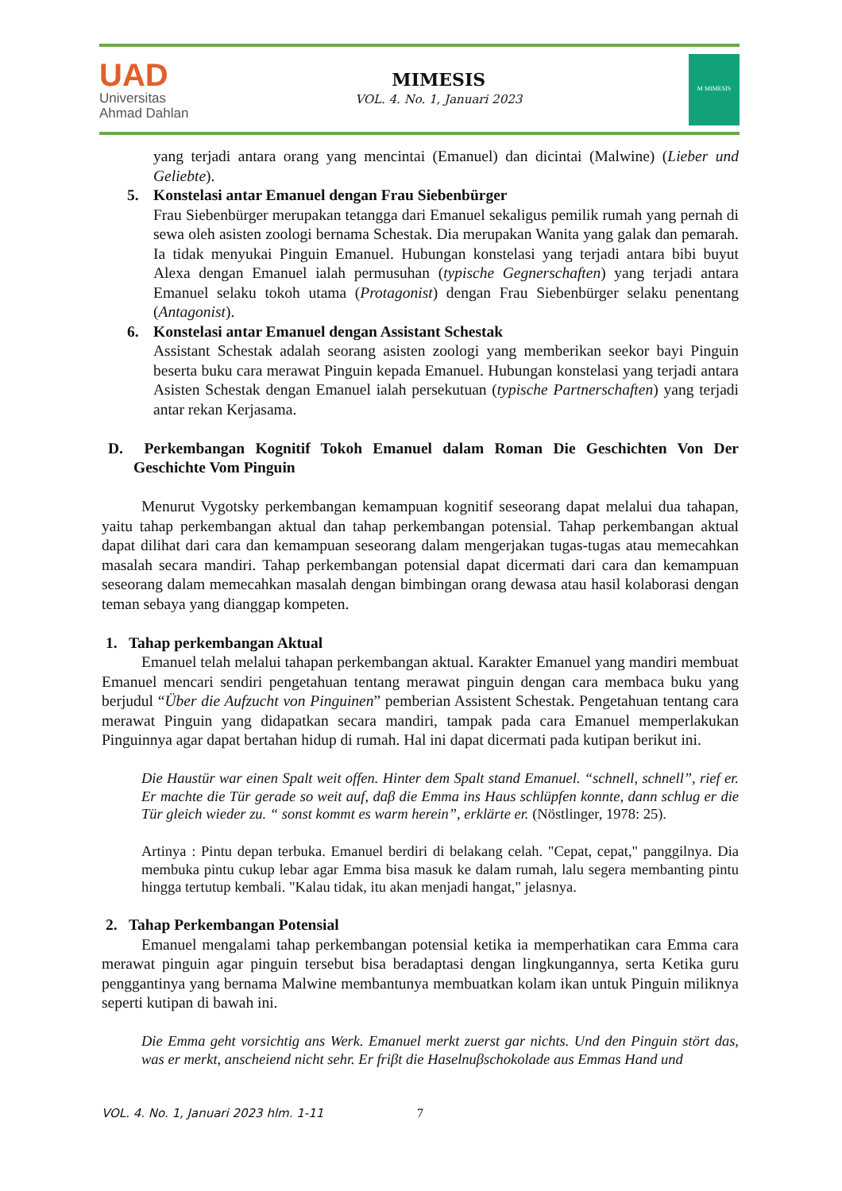UAD
Universitas
Ahmad Dahlan
MIMESIS
VOL. 4. No. 1, Januari 2023
M MIMESIS
yang terjadi antara orang yang mencintai (Emanuel) dan dicintai (Malwine) (Lieber und Geliebte).
5. Konstelasi antar Emanuel dengan Frau Siebenbürger
Frau Siebenbürger merupakan tetangga dari Emanuel sekaligus pemilik rumah yang pernah di sewa oleh asisten zoologi bernama Schestak. Dia merupakan Wanita yang galak dan pemarah. Ia tidak menyukai Pinguin Emanuel. Hubungan konstelasi yang terjadi antara bibi buyut Alexa dengan Emanuel ialah permusuhan (typische Gegnerschaften) yang terjadi antara Emanuel selaku tokoh utama (Protagonist) dengan Frau Siebenbürger selaku penentang (Antagonist).
6. Konstelasi antar Emanuel dengan Assistant Schestak
Assistant Schestak adalah seorang asisten zoologi yang memberikan seekor bayi Pinguin beserta buku cara merawat Pinguin kepada Emanuel. Hubungan konstelasi yang terjadi antara Asisten Schestak dengan Emanuel ialah persekutuan (typische Partnerschaften) yang terjadi antar rekan Kerjasama.
D. Perkembangan Kognitif Tokoh Emanuel dalam Roman Die Geschichten Von Der Geschichte Vom Pinguin
Menurut Vygotsky perkembangan kemampuan kognitif seseorang dapat melalui dua tahapan, yaitu tahap perkembangan aktual dan tahap perkembangan potensial. Tahap perkembangan aktual dapat dilihat dari cara dan kemampuan seseorang dalam mengerjakan tugas-tugas atau memecahkan masalah secara mandiri. Tahap perkembangan potensial dapat dicermati dari cara dan kemampuan seseorang dalam memecahkan masalah dengan bimbingan orang dewasa atau hasil kolaborasi dengan teman sebaya yang dianggap kompeten.
1. Tahap perkembangan Aktual
Emanuel telah melalui tahapan perkembangan aktual. Karakter Emanuel yang mandiri membuat Emanuel mencari sendiri pengetahuan tentang merawat pinguin dengan cara membaca buku yang berjudul “Über die Aufzucht von Pinguinen” pemberian Assistent Schestak. Pengetahuan tentang cara merawat Pinguin yang didapatkan secara mandiri, tampak pada cara Emanuel memperlakukan Pinguinnya agar dapat bertahan hidup di rumah. Hal ini dapat dicermati pada kutipan berikut ini.
Die Haustür war einen Spalt weit offen. Hinter dem Spalt stand Emanuel. “schnell, schnell”, rief er. Er machte die Tür gerade so weit auf, daβ die Emma ins Haus schlüpfen konnte, dann schlug er die Tür gleich wieder zu. “ sonst kommt es warm herein”, erklärte er. (Nöstlinger, 1978: 25).
Artinya : Pintu depan terbuka. Emanuel berdiri di belakang celah. "Cepat, cepat," panggilnya. Dia membuka pintu cukup lebar agar Emma bisa masuk ke dalam rumah, lalu segera membanting pintu hingga tertutup kembali. "Kalau tidak, itu akan menjadi hangat," jelasnya.
2. Tahap Perkembangan Potensial
Emanuel mengalami tahap perkembangan potensial ketika ia memperhatikan cara Emma cara merawat pinguin agar pinguin tersebut bisa beradaptasi dengan lingkungannya, serta Ketika guru penggantinya yang bernama Malwine membantunya membuatkan kolam ikan untuk Pinguin miliknya seperti kutipan di bawah ini.
Die Emma geht vorsichtig ans Werk. Emanuel merkt zuerst gar nichts. Und den Pinguin stört das, was er merkt, anscheiend nicht sehr. Er friβt die Haselnuβschokolade aus Emmas Hand und
VOL. 4. No. 1, Januari 2023 hlm. 1-11
7